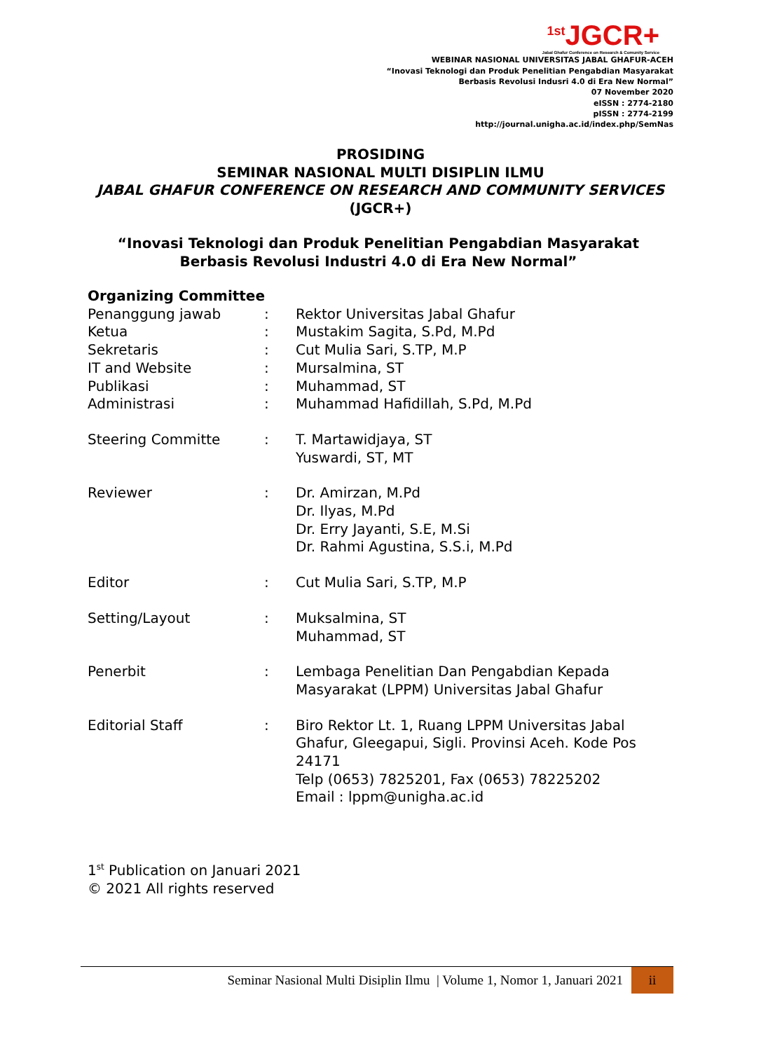<sup>1st</sup>JGCR+
Jabal Ghafur Conference on Research & Comunity Service
WEBINAR NASIONAL UNIVERSITAS JABAL GHAFUR-ACEH
“Inovasi Teknologi dan Produk Penelitian Pengabdian Masyarakat
Berbasis Revolusi Indusri 4.0 di Era New Normal”
07 November 2020
eISSN : 2774-2180
pISSN : 2774-2199
http://journal.unigha.ac.id/index.php/SemNas
PROSIDING
SEMINAR NASIONAL MULTI DISIPLIN ILMU
JABAL GHAFUR CONFERENCE ON RESEARCH AND COMMUNITY SERVICES
(JGCR+)
“Inovasi Teknologi dan Produk Penelitian Pengabdian Masyarakat Berbasis Revolusi Industri 4.0 di Era New Normal”
Organizing Committee
| Penanggung jawab | : | Rektor Universitas Jabal Ghafur |
| Ketua | : | Mustakim Sagita, S.Pd, M.Pd |
| Sekretaris | : | Cut Mulia Sari, S.TP, M.P |
| IT and Website | : | Mursalmina, ST |
| Publikasi | : | Muhammad, ST |
| Administrasi | : | Muhammad Hafidillah, S.Pd, M.Pd |
| Steering Committe | : | T. Martawidjaya, ST Yuswardi, ST, MT |
| Reviewer | : | Dr. Amirzan, M.Pd Dr. Ilyas, M.Pd Dr. Erry Jayanti, S.E, M.Si Dr. Rahmi Agustina, S.S.i, M.Pd |
| Editor | : | Cut Mulia Sari, S.TP, M.P |
| Setting/Layout | : | Muksalmina, ST Muhammad, ST |
| Penerbit | : | Lembaga Penelitian Dan Pengabdian Kepada Masyarakat (LPPM) Universitas Jabal Ghafur |
| Editorial Staff | : | Biro Rektor Lt. 1, Ruang LPPM Universitas Jabal Ghafur, Gleegapui, Sigli. Provinsi Aceh. Kode Pos 24171 Telp (0653) 7825201, Fax (0653) 78225202 Email : lppm@unigha.ac.id |
1<sup>st</sup> Publication on Januari 2021
© 2021 All rights reserved
Seminar Nasional Multi Disiplin Ilmu | Volume 1, Nomor 1, Januari 2021
ii